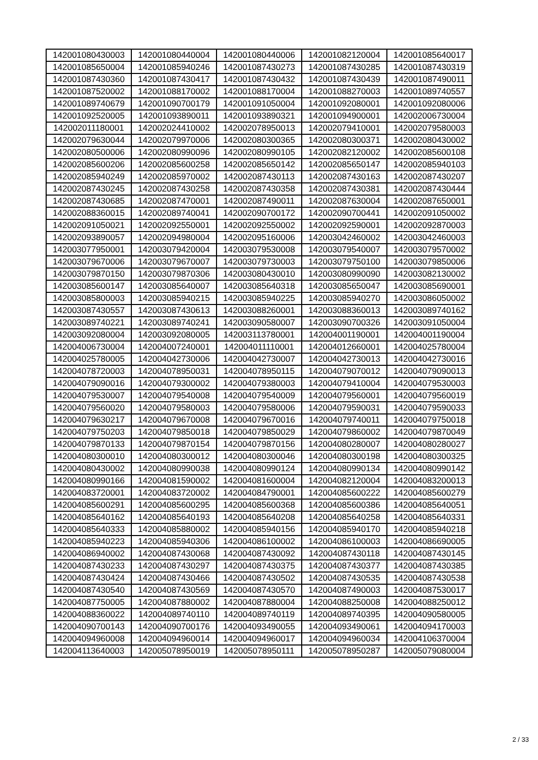| 142001080430003 | 142001080440004 | 142001080440006 | 142001082120004 | 142001085640017 |
| 142001085650004 | 142001085940246 | 142001087430273 | 142001087430285 | 142001087430319 |
| 142001087430360 | 142001087430417 | 142001087430432 | 142001087430439 | 142001087490011 |
| 142001087520002 | 142001088170002 | 142001088170004 | 142001088270003 | 142001089740557 |
| 142001089740679 | 142001090700179 | 142001091050004 | 142001092080001 | 142001092080006 |
| 142001092520005 | 142001093890011 | 142001093890321 | 142001094900001 | 142002006730004 |
| 142002011180001 | 142002024410002 | 142002078950013 | 142002079410001 | 142002079580003 |
| 142002079630044 | 142002079970006 | 142002080300365 | 142002080300371 | 142002080430002 |
| 142002080500006 | 142002080990096 | 142002080990105 | 142002082120002 | 142002085600108 |
| 142002085600206 | 142002085600258 | 142002085650142 | 142002085650147 | 142002085940103 |
| 142002085940249 | 142002085970002 | 142002087430113 | 142002087430163 | 142002087430207 |
| 142002087430245 | 142002087430258 | 142002087430358 | 142002087430381 | 142002087430444 |
| 142002087430685 | 142002087470001 | 142002087490011 | 142002087630004 | 142002087650001 |
| 142002088360015 | 142002089740041 | 142002090700172 | 142002090700441 | 142002091050002 |
| 142002091050021 | 142002092550001 | 142002092550002 | 142002092590001 | 142002092870003 |
| 142002093890057 | 142002094980004 | 142002095160006 | 142003042460002 | 142003042460003 |
| 142003077950001 | 142003079420004 | 142003079530008 | 142003079540007 | 142003079570002 |
| 142003079670006 | 142003079670007 | 142003079730003 | 142003079750100 | 142003079850006 |
| 142003079870150 | 142003079870306 | 142003080430010 | 142003080990090 | 142003082130002 |
| 142003085600147 | 142003085640007 | 142003085640318 | 142003085650047 | 142003085690001 |
| 142003085800003 | 142003085940215 | 142003085940225 | 142003085940270 | 142003086050002 |
| 142003087430557 | 142003087430613 | 142003088260001 | 142003088360013 | 142003089740162 |
| 142003089740221 | 142003089740241 | 142003090580007 | 142003090700326 | 142003091050004 |
| 142003092080004 | 142003092080005 | 142003113780001 | 142004001190001 | 142004001190004 |
| 142004006730004 | 142004007240001 | 142004011110001 | 142004012660001 | 142004025780004 |
| 142004025780005 | 142004042730006 | 142004042730007 | 142004042730013 | 142004042730016 |
| 142004078720003 | 142004078950031 | 142004078950115 | 142004079070012 | 142004079090013 |
| 142004079090016 | 142004079300002 | 142004079380003 | 142004079410004 | 142004079530003 |
| 142004079530007 | 142004079540008 | 142004079540009 | 142004079560001 | 142004079560019 |
| 142004079560020 | 142004079580003 | 142004079580006 | 142004079590031 | 142004079590033 |
| 142004079630217 | 142004079670008 | 142004079670016 | 142004079740011 | 142004079750018 |
| 142004079750203 | 142004079850018 | 142004079850029 | 142004079860002 | 142004079870049 |
| 142004079870133 | 142004079870154 | 142004079870156 | 142004080280007 | 142004080280027 |
| 142004080300010 | 142004080300012 | 142004080300046 | 142004080300198 | 142004080300325 |
| 142004080430002 | 142004080990038 | 142004080990124 | 142004080990134 | 142004080990142 |
| 142004080990166 | 142004081590002 | 142004081600004 | 142004082120004 | 142004083200013 |
| 142004083720001 | 142004083720002 | 142004084790001 | 142004085600222 | 142004085600279 |
| 142004085600291 | 142004085600295 | 142004085600368 | 142004085600386 | 142004085640051 |
| 142004085640162 | 142004085640193 | 142004085640208 | 142004085640258 | 142004085640331 |
| 142004085640333 | 142004085880002 | 142004085940156 | 142004085940170 | 142004085940218 |
| 142004085940223 | 142004085940306 | 142004086100002 | 142004086100003 | 142004086690005 |
| 142004086940002 | 142004087430068 | 142004087430092 | 142004087430118 | 142004087430145 |
| 142004087430233 | 142004087430297 | 142004087430375 | 142004087430377 | 142004087430385 |
| 142004087430424 | 142004087430466 | 142004087430502 | 142004087430535 | 142004087430538 |
| 142004087430540 | 142004087430569 | 142004087430570 | 142004087490003 | 142004087530017 |
| 142004087750005 | 142004087880002 | 142004087880004 | 142004088250008 | 142004088250012 |
| 142004088360022 | 142004089740110 | 142004089740119 | 142004089740395 | 142004090580005 |
| 142004090700143 | 142004090700176 | 142004093490055 | 142004093490061 | 142004094170003 |
| 142004094960008 | 142004094960014 | 142004094960017 | 142004094960034 | 142004106370004 |
| 142004113640003 | 142005078950019 | 142005078950111 | 142005078950287 | 142005079080004 |
2 / 33